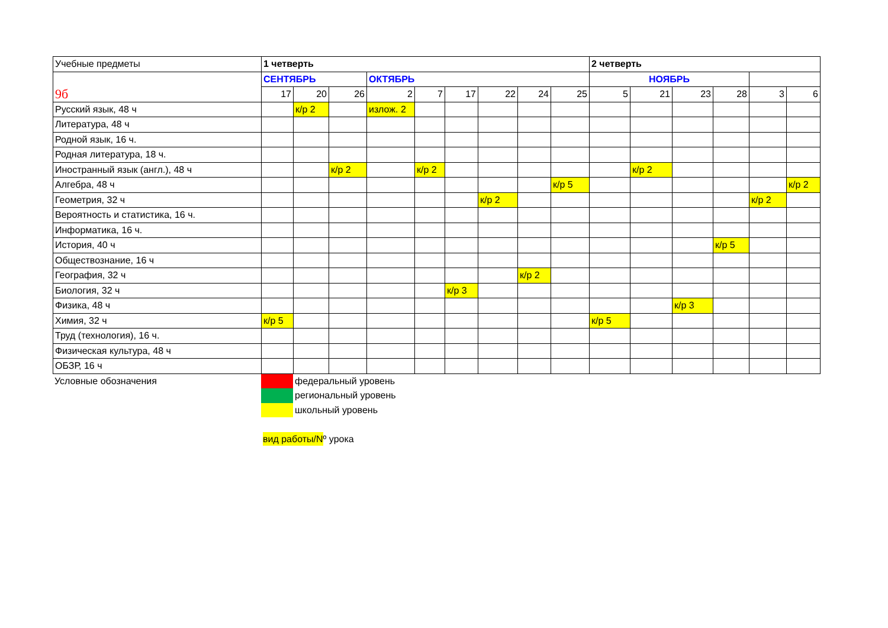| Учебные предметы | 1 четверть | | | | | | | | | 2 четверть | | | | | |
| --- | --- | --- | --- | --- | --- | --- | --- | --- | --- | --- | --- | --- | --- | --- | --- |
| 9б | СЕНТЯБРЬ | | | ОКТЯБРЬ | | | | | | НОЯБРЬ | | | | | |
| | 17 | 20 | 26 | 2 | 7 | 17 | 22 | 24 | 25 | 5 | 21 | 23 | 28 | 3 | 6 |
| Русский язык, 48 ч | | к/р 2 | | излож. 2 | | | | | | | | | | | |
| Литература, 48 ч | | | | | | | | | | | | | | | |
| Родной язык, 16 ч. | | | | | | | | | | | | | | | |
| Родная литература, 18 ч. | | | | | | | | | | | | | | | |
| Иностранный язык (англ.), 48 ч | | | к/р 2 | | к/р 2 | | | | | | к/р 2 | | | | |
| Алгебра, 48 ч | | | | | | | | | к/р 5 | | | | | | к/р 2 |
| Геометрия, 32 ч | | | | | | | к/р 2 | | | | | | | к/р 2 | |
| Вероятность и статистика, 16 ч. | | | | | | | | | | | | | | | |
| Информатика, 16 ч. | | | | | | | | | | | | | | | |
| История, 40 ч | | | | | | | | | | | | | к/р 5 | | |
| Обществознание, 16 ч | | | | | | | | | | | | | | | |
| География, 32 ч | | | | | | | | к/р 2 | | | | | | | |
| Биология, 32 ч | | | | | | к/р 3 | | | | | | | | | |
| Физика, 48 ч | | | | | | | | | | | | к/р 3 | | | |
| Химия, 32 ч | к/р 5 | | | | | | | | | к/р 5 | | | | | |
| Труд (технология), 16 ч. | | | | | | | | | | | | | | | |
| Физическая культура, 48 ч | | | | | | | | | | | | | | | |
| ОБЗР, 16 ч | | | | | | | | | | | | | | | |
| Условные обозначения | | федеральный уровень |
| | | региональный уровень |
| | | школьный уровень |
| | вид работы/N º урока | |